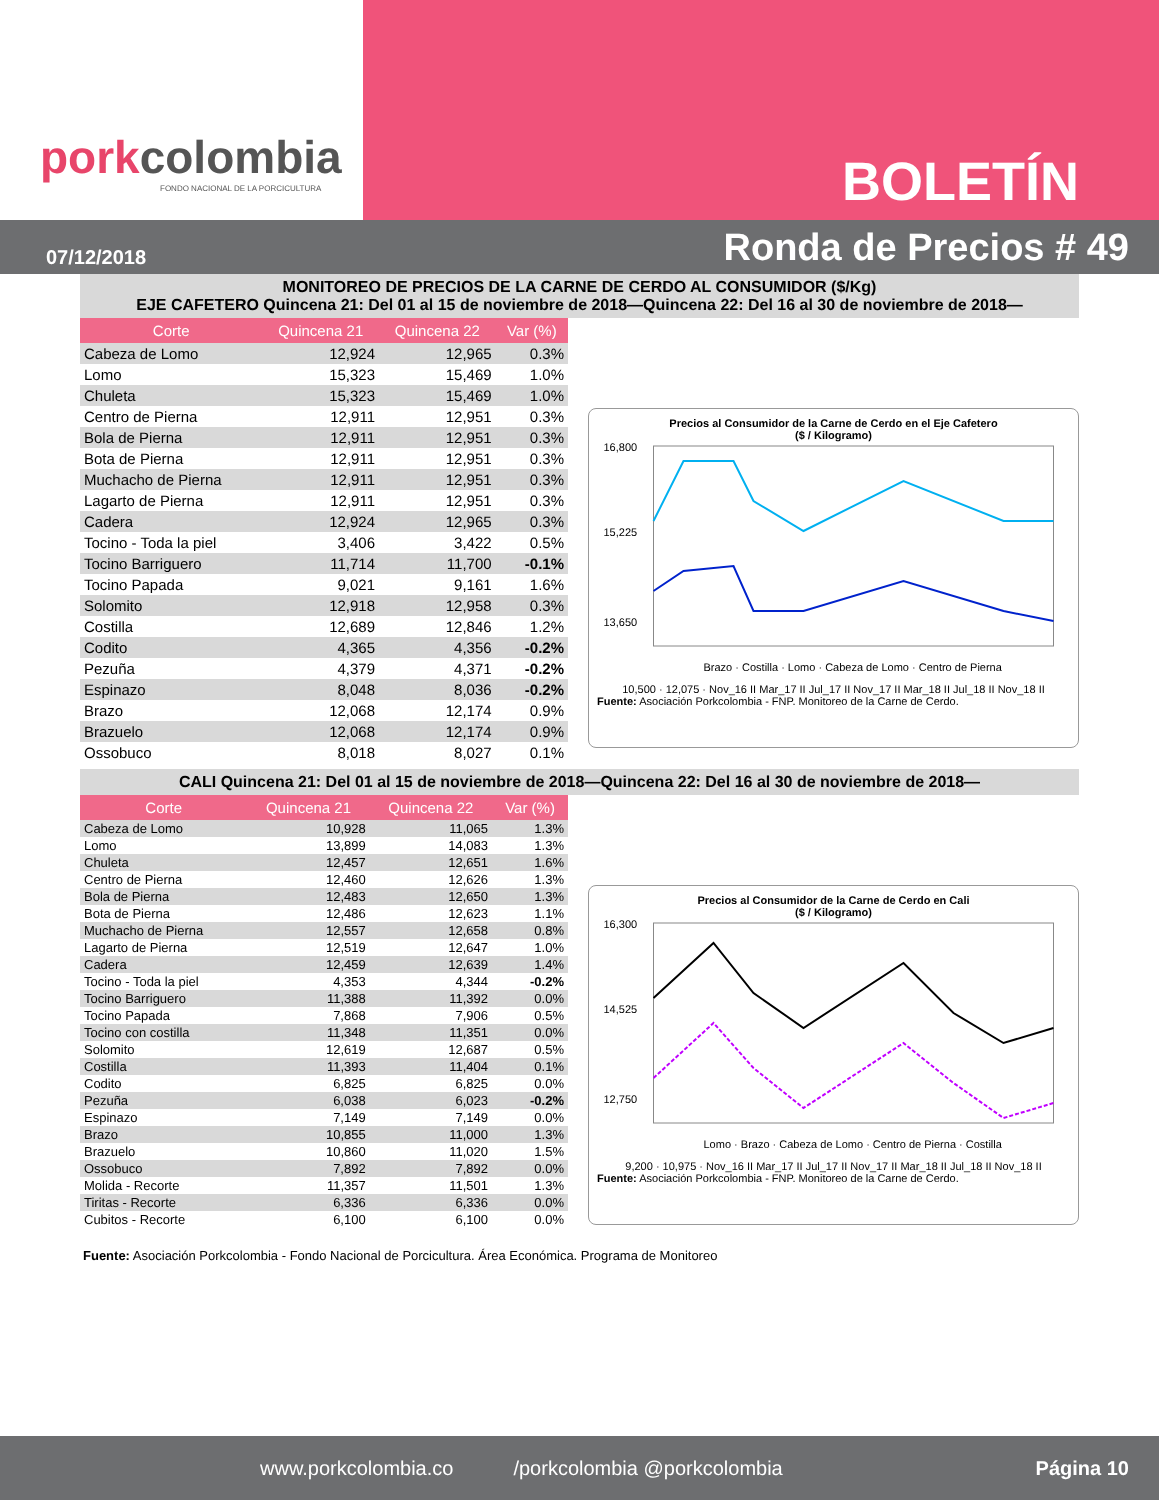porkcolombia
FONDO NACIONAL DE LA PORCICULTURA
BOLETÍN
07/12/2018 Ronda de Precios # 49
MONITOREO DE PRECIOS DE LA CARNE DE CERDO AL CONSUMIDOR ($/Kg)
EJE CAFETERO Quincena 21: Del 01 al 15 de noviembre de 2018—Quincena 22: Del 16 al 30 de noviembre de 2018—
| Corte | Quincena 21 | Quincena 22 | Var (%) |
| --- | --- | --- | --- |
| Cabeza de Lomo | 12,924 | 12,965 | 0.3% |
| Lomo | 15,323 | 15,469 | 1.0% |
| Chuleta | 15,323 | 15,469 | 1.0% |
| Centro de Pierna | 12,911 | 12,951 | 0.3% |
| Bola de Pierna | 12,911 | 12,951 | 0.3% |
| Bota de Pierna | 12,911 | 12,951 | 0.3% |
| Muchacho de Pierna | 12,911 | 12,951 | 0.3% |
| Lagarto de Pierna | 12,911 | 12,951 | 0.3% |
| Cadera | 12,924 | 12,965 | 0.3% |
| Tocino - Toda la piel | 3,406 | 3,422 | 0.5% |
| Tocino Barriguero | 11,714 | 11,700 | -0.1% |
| Tocino Papada | 9,021 | 9,161 | 1.6% |
| Solomito | 12,918 | 12,958 | 0.3% |
| Costilla | 12,689 | 12,846 | 1.2% |
| Codito | 4,365 | 4,356 | -0.2% |
| Pezuña | 4,379 | 4,371 | -0.2% |
| Espinazo | 8,048 | 8,036 | -0.2% |
| Brazo | 12,068 | 12,174 | 0.9% |
| Brazuelo | 12,068 | 12,174 | 0.9% |
| Ossobuco | 8,018 | 8,027 | 0.1% |
Precios al Consumidor de la Carne de Cerdo en el Eje Cafetero
($ / Kilogramo)
16,800
15,225
13,650
Brazo · Costilla · Lomo · Cabeza de Lomo · Centro de Pierna
10,500 · 12,075 · Nov_16 II Mar_17 II Jul_17 II Nov_17 II Mar_18 II Jul_18 II Nov_18 II
Fuente: Asociación Porkcolombia - FNP. Monitoreo de la Carne de Cerdo.
CALI Quincena 21: Del 01 al 15 de noviembre de 2018—Quincena 22: Del 16 al 30 de noviembre de 2018—
| Corte | Quincena 21 | Quincena 22 | Var (%) |
| --- | --- | --- | --- |
| Cabeza de Lomo | 10,928 | 11,065 | 1.3% |
| Lomo | 13,899 | 14,083 | 1.3% |
| Chuleta | 12,457 | 12,651 | 1.6% |
| Centro de Pierna | 12,460 | 12,626 | 1.3% |
| Bola de Pierna | 12,483 | 12,650 | 1.3% |
| Bota de Pierna | 12,486 | 12,623 | 1.1% |
| Muchacho de Pierna | 12,557 | 12,658 | 0.8% |
| Lagarto de Pierna | 12,519 | 12,647 | 1.0% |
| Cadera | 12,459 | 12,639 | 1.4% |
| Tocino - Toda la piel | 4,353 | 4,344 | -0.2% |
| Tocino Barriguero | 11,388 | 11,392 | 0.0% |
| Tocino Papada | 7,868 | 7,906 | 0.5% |
| Tocino con costilla | 11,348 | 11,351 | 0.0% |
| Solomito | 12,619 | 12,687 | 0.5% |
| Costilla | 11,393 | 11,404 | 0.1% |
| Codito | 6,825 | 6,825 | 0.0% |
| Pezuña | 6,038 | 6,023 | -0.2% |
| Espinazo | 7,149 | 7,149 | 0.0% |
| Brazo | 10,855 | 11,000 | 1.3% |
| Brazuelo | 10,860 | 11,020 | 1.5% |
| Ossobuco | 7,892 | 7,892 | 0.0% |
| Molida - Recorte | 11,357 | 11,501 | 1.3% |
| Tiritas - Recorte | 6,336 | 6,336 | 0.0% |
| Cubitos - Recorte | 6,100 | 6,100 | 0.0% |
Precios al Consumidor de la Carne de Cerdo en Cali
($ / Kilogramo)
16,300
14,525
12,750
Lomo · Brazo · Cabeza de Lomo · Centro de Pierna · Costilla
9,200 · 10,975 · Nov_16 II Mar_17 II Jul_17 II Nov_17 II Mar_18 II Jul_18 II Nov_18 II
Fuente: Asociación Porkcolombia - FNP. Monitoreo de la Carne de Cerdo.
Fuente: Asociación Porkcolombia - Fondo Nacional de Porcicultura. Área Económica. Programa de Monitoreo
www.porkcolombia.co /porkcolombia @porkcolombia Página 10